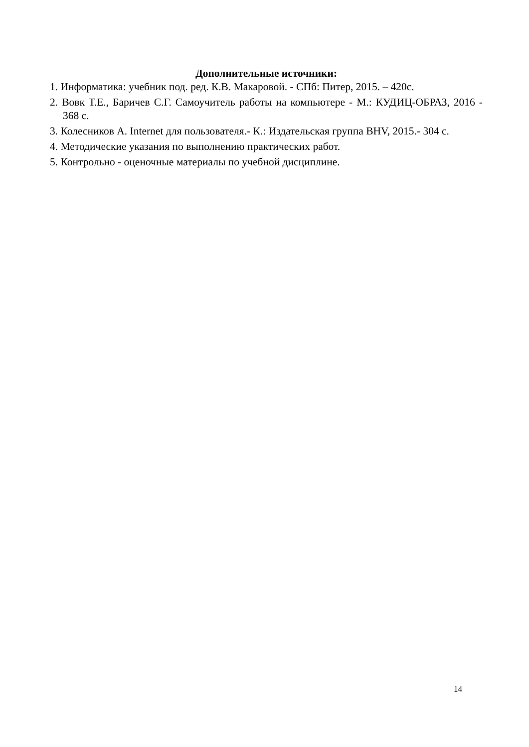Дополнительные источники:
1. Информатика: учебник под. ред. К.В. Макаровой. - СПб: Питер, 2015. – 420с.
2. Вовк Т.Е., Баричев С.Г. Самоучитель работы на компьютере - М.: КУДИЦ-ОБРАЗ, 2016 - 368 с.
3. Колесников А. Internet для пользователя.- К.: Издательская группа BHV, 2015.- 304 с.
4. Методические указания по выполнению практических работ.
5. Контрольно - оценочные материалы по учебной дисциплине.
14